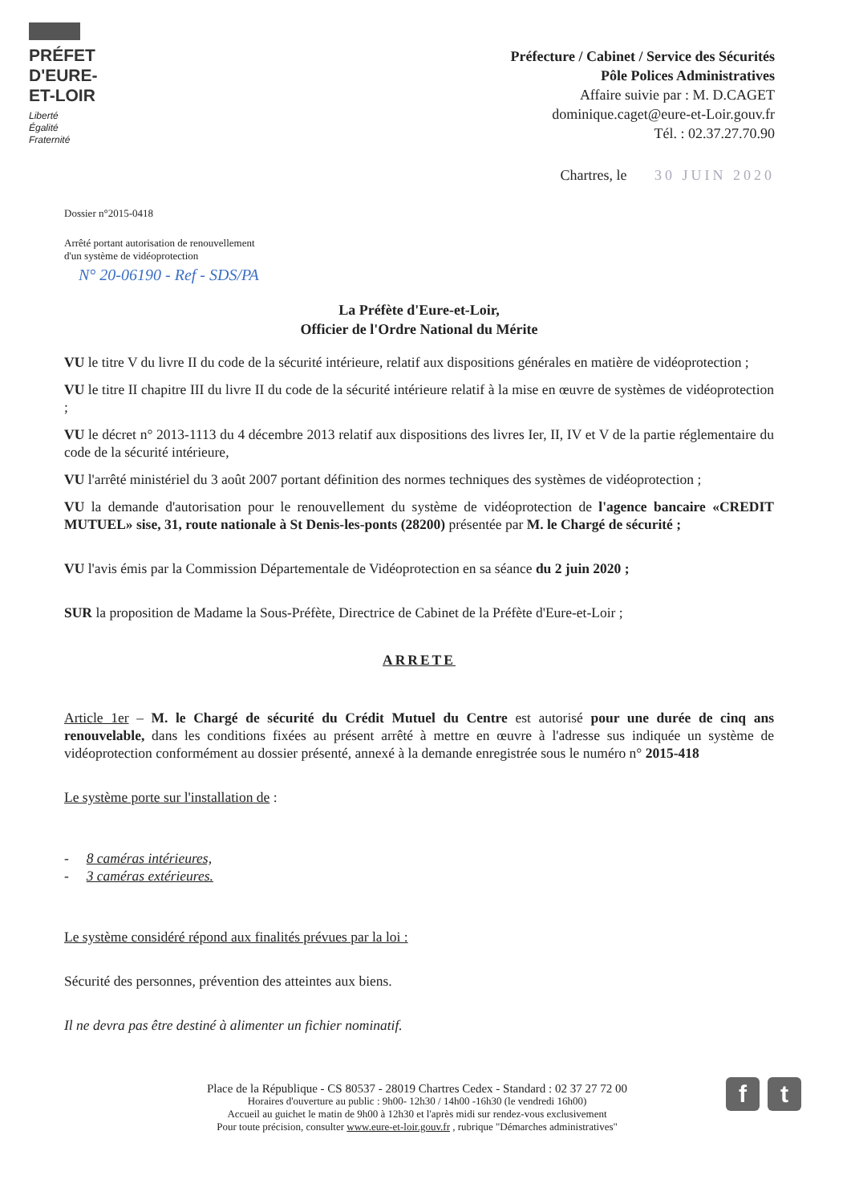PRÉFET
D'EURE-
ET-LOIR
Liberté
Égalité
Fraternité
Préfecture / Cabinet / Service des Sécurités
Pôle Polices Administratives
Affaire suivie par : M. D.CAGET
dominique.caget@eure-et-Loir.gouv.fr
Tél. : 02.37.27.70.90
Chartres, le 30 JUIN 2020
Dossier n°2015-0418
Arrêté portant autorisation de renouvellement
d'un système de vidéoprotection
N° 20-06190 - Ref - SDS/PA
La Préfète d'Eure-et-Loir,
Officier de l'Ordre National du Mérite
VU le titre V du livre II du code de la sécurité intérieure, relatif aux dispositions générales en matière de vidéoprotection ;
VU le titre II chapitre III du livre II du code de la sécurité intérieure relatif à la mise en œuvre de systèmes de vidéoprotection ;
VU le décret n° 2013-1113 du 4 décembre 2013 relatif aux dispositions des livres Ier, II, IV et V de la partie réglementaire du code de la sécurité intérieure,
VU l'arrêté ministériel du 3 août 2007 portant définition des normes techniques des systèmes de vidéoprotection ;
VU la demande d'autorisation pour le renouvellement du système de vidéoprotection de l'agence bancaire «CREDIT MUTUEL» sise, 31, route nationale à St Denis-les-ponts (28200) présentée par M. le Chargé de sécurité ;
VU l'avis émis par la Commission Départementale de Vidéoprotection en sa séance du 2 juin 2020 ;
SUR la proposition de Madame la Sous-Préfète, Directrice de Cabinet de la Préfète d'Eure-et-Loir ;
ARRETE
Article 1er – M. le Chargé de sécurité du Crédit Mutuel du Centre est autorisé pour une durée de cinq ans renouvelable, dans les conditions fixées au présent arrêté à mettre en œuvre à l'adresse sus indiquée un système de vidéoprotection conformément au dossier présenté, annexé à la demande enregistrée sous le numéro n° 2015-418
Le système porte sur l'installation de :
- 8 caméras intérieures,
- 3 caméras extérieures.
Le système considéré répond aux finalités prévues par la loi :
Sécurité des personnes, prévention des atteintes aux biens.
Il ne devra pas être destiné à alimenter un fichier nominatif.
Place de la République - CS 80537 - 28019 Chartres Cedex - Standard : 02 37 27 72 00
Horaires d'ouverture au public : 9h00- 12h30 / 14h00 -16h30 (le vendredi 16h00)
Accueil au guichet le matin de 9h00 à 12h30 et l'après midi sur rendez-vous exclusivement
Pour toute précision, consulter www.eure-et-loir.gouv.fr , rubrique "Démarches administratives"
f t